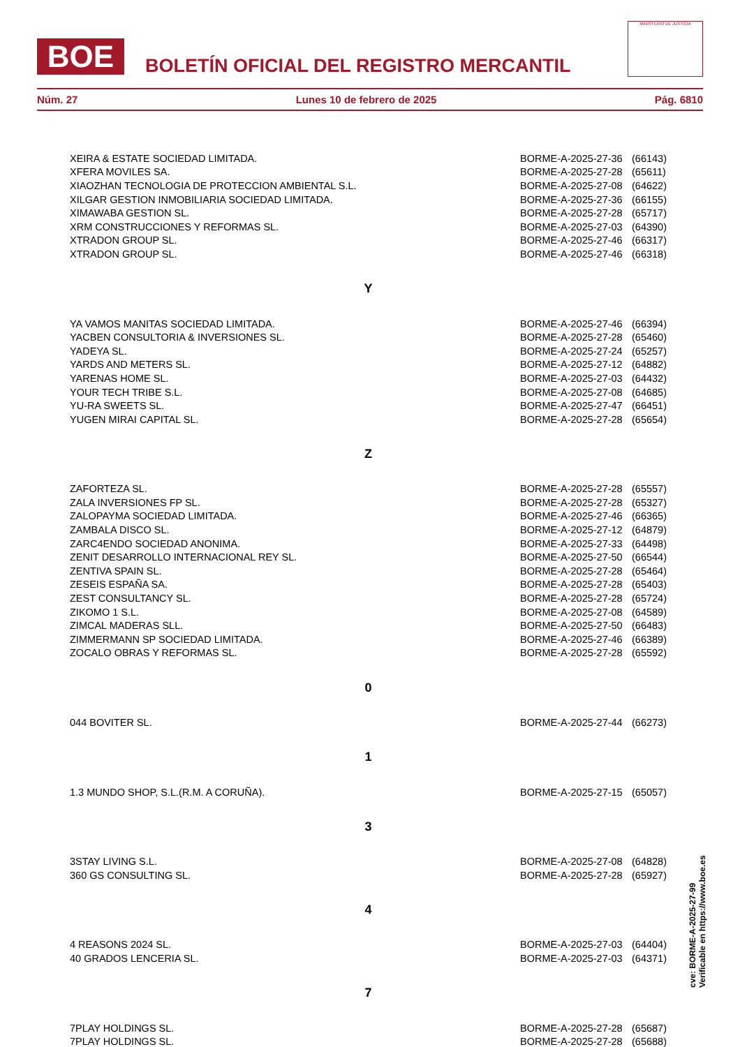BOE
BOLETÍN OFICIAL DEL REGISTRO MERCANTIL
MINISTERIO DE JUSTICIA
Núm. 27 Lunes 10 de febrero de 2025 Pág. 6810
| XEIRA & ESTATE SOCIEDAD LIMITADA. | BORME-A-2025-27-36 | (66143) |
| XFERA MOVILES SA. | BORME-A-2025-27-28 | (65611) |
| XIAOZHAN TECNOLOGIA DE PROTECCION AMBIENTAL S.L. | BORME-A-2025-27-08 | (64622) |
| XILGAR GESTION INMOBILIARIA SOCIEDAD LIMITADA. | BORME-A-2025-27-36 | (66155) |
| XIMAWABA GESTION SL. | BORME-A-2025-27-28 | (65717) |
| XRM CONSTRUCCIONES Y REFORMAS SL. | BORME-A-2025-27-03 | (64390) |
| XTRADON GROUP SL. | BORME-A-2025-27-46 | (66317) |
| XTRADON GROUP SL. | BORME-A-2025-27-46 | (66318) |
| Y | | |
| YA VAMOS MANITAS SOCIEDAD LIMITADA. | BORME-A-2025-27-46 | (66394) |
| YACBEN CONSULTORIA & INVERSIONES SL. | BORME-A-2025-27-28 | (65460) |
| YADEYA SL. | BORME-A-2025-27-24 | (65257) |
| YARDS AND METERS SL. | BORME-A-2025-27-12 | (64882) |
| YARENAS HOME SL. | BORME-A-2025-27-03 | (64432) |
| YOUR TECH TRIBE S.L. | BORME-A-2025-27-08 | (64685) |
| YU-RA SWEETS SL. | BORME-A-2025-27-47 | (66451) |
| YUGEN MIRAI CAPITAL SL. | BORME-A-2025-27-28 | (65654) |
| Z | | |
| ZAFORTEZA SL. | BORME-A-2025-27-28 | (65557) |
| ZALA INVERSIONES FP SL. | BORME-A-2025-27-28 | (65327) |
| ZALOPAYMA SOCIEDAD LIMITADA. | BORME-A-2025-27-46 | (66365) |
| ZAMBALA DISCO SL. | BORME-A-2025-27-12 | (64879) |
| ZARC4ENDO SOCIEDAD ANONIMA. | BORME-A-2025-27-33 | (64498) |
| ZENIT DESARROLLO INTERNACIONAL REY SL. | BORME-A-2025-27-50 | (66544) |
| ZENTIVA SPAIN SL. | BORME-A-2025-27-28 | (65464) |
| ZESEIS ESPAÑA SA. | BORME-A-2025-27-28 | (65403) |
| ZEST CONSULTANCY SL. | BORME-A-2025-27-28 | (65724) |
| ZIKOMO 1 S.L. | BORME-A-2025-27-08 | (64589) |
| ZIMCAL MADERAS SLL. | BORME-A-2025-27-50 | (66483) |
| ZIMMERMANN SP SOCIEDAD LIMITADA. | BORME-A-2025-27-46 | (66389) |
| ZOCALO OBRAS Y REFORMAS SL. | BORME-A-2025-27-28 | (65592) |
| 0 | | |
| 044 BOVITER SL. | BORME-A-2025-27-44 | (66273) |
| 1 | | |
| 1.3 MUNDO SHOP, S.L.(R.M. A CORUÑA). | BORME-A-2025-27-15 | (65057) |
| 3 | | |
| 3STAY LIVING S.L. | BORME-A-2025-27-08 | (64828) |
| 360 GS CONSULTING SL. | BORME-A-2025-27-28 | (65927) |
| 4 | | |
| 4 REASONS 2024 SL. | BORME-A-2025-27-03 | (64404) |
| 40 GRADOS LENCERIA SL. | BORME-A-2025-27-03 | (64371) |
| 7 | | |
| 7PLAY HOLDINGS SL. | BORME-A-2025-27-28 | (65687) |
| 7PLAY HOLDINGS SL. | BORME-A-2025-27-28 | (65688) |
cve: BORME-A-2025-27-99
Verificable en https://www.boe.es